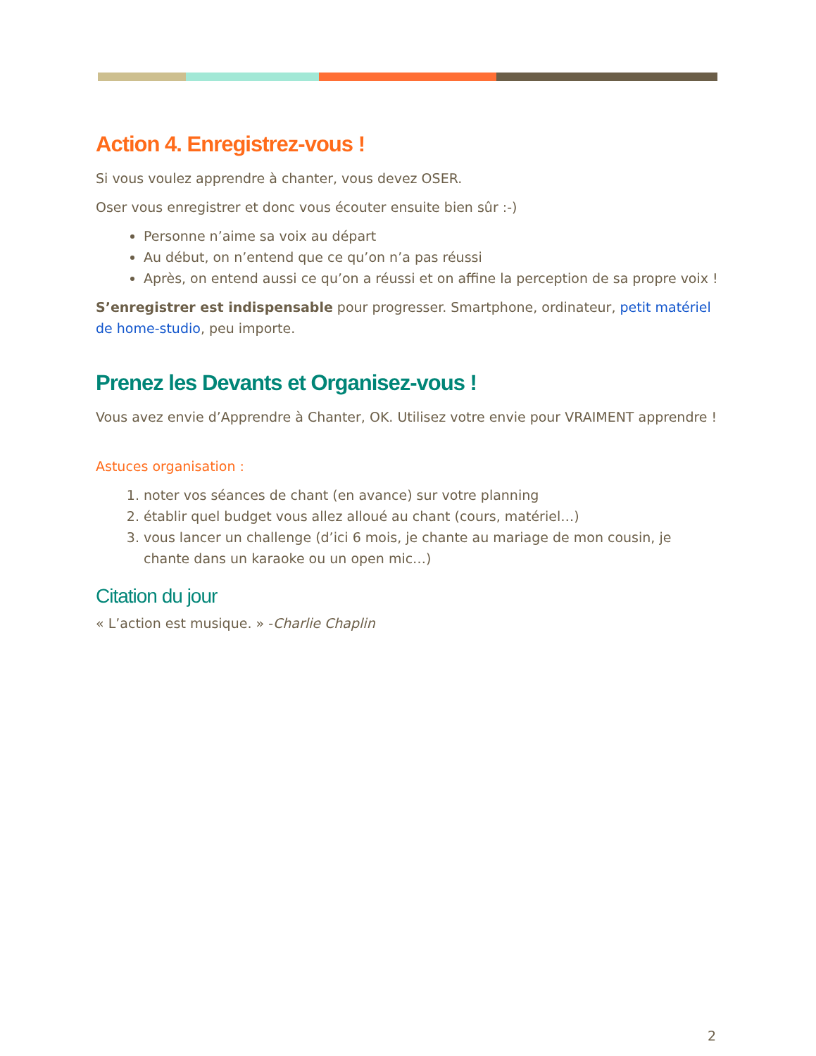Action 4. Enregistrez-vous !
Si vous voulez apprendre à chanter, vous devez OSER.
Oser vous enregistrer et donc vous écouter ensuite bien sûr :-)
Personne n’aime sa voix au départ
Au début, on n’entend que ce qu’on n’a pas réussi
Après, on entend aussi ce qu’on a réussi et on affine la perception de sa propre voix !
S’enregistrer est indispensable pour progresser. Smartphone, ordinateur, petit matériel de home-studio, peu importe.
Prenez les Devants et Organisez-vous !
Vous avez envie d’Apprendre à Chanter, OK. Utilisez votre envie pour VRAIMENT apprendre !
Astuces organisation :
1. noter vos séances de chant (en avance) sur votre planning
2. établir quel budget vous allez alloué au chant (cours, matériel…)
3. vous lancer un challenge (d’ici 6 mois, je chante au mariage de mon cousin, je chante dans un karaoke ou un open mic…)
Citation du jour
« L’action est musique. » -Charlie Chaplin
2